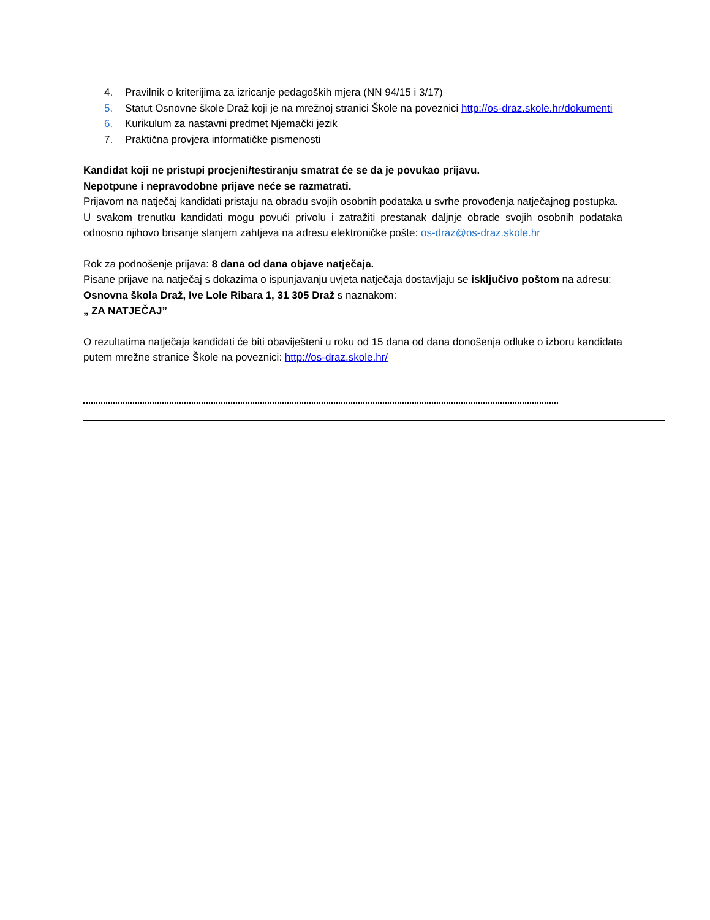4. Pravilnik o kriterijima za izricanje pedagoških mjera (NN 94/15 i 3/17)
5. Statut Osnovne škole Draž koji je na mrežnoj stranici Škole na poveznici http://os-draz.skole.hr/dokumenti
6. Kurikulum za nastavni predmet Njemački jezik
7. Praktična provjera informatičke pismenosti
Kandidat koji ne pristupi procjeni/testiranju smatrat će se da je povukao prijavu.
Nepotpune i nepravodobne prijave neće se razmatrati.
Prijavom na natječaj kandidati pristaju na obradu svojih osobnih podataka u svrhe provođenja natječajnog postupka.
U svakom trenutku kandidati mogu povući privolu i zatražiti prestanak daljnje obrade svojih osobnih podataka odnosno njihovo brisanje slanjem zahtjeva na adresu elektroničke pošte: os-draz@os-draz.skole.hr
Rok za podnošenje prijava: 8 dana od dana objave natječaja.
Pisane prijave na natječaj s dokazima o ispunjavanju uvjeta natječaja dostavljaju se isključivo poštom na adresu:
Osnovna škola Draž, Ive Lole Ribara 1, 31 305 Draž s naznakom:
„ ZA NATJEČAJ”
O rezultatima natječaja kandidati će biti obaviješteni u roku od 15 dana od dana donošenja odluke o izboru kandidata putem mrežne stranice Škole na poveznici: http://os-draz.skole.hr/